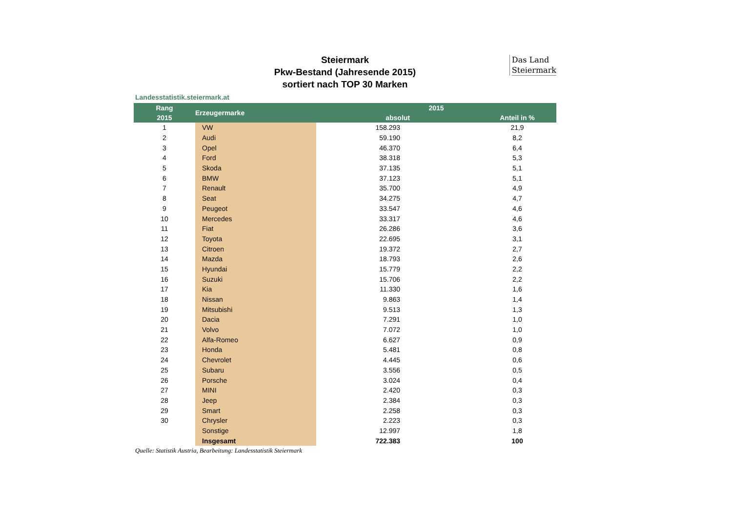Das Land
Steiermark
Steiermark
Pkw-Bestand (Jahresende 2015)
sortiert nach TOP 30 Marken
Landesstatistik.steiermark.at
| Rang | Erzeugermarke | 2015 | |
| --- | --- | --- | --- |
| 2015 | | absolut | Anteil in % |
| 1 | VW | 158.293 | 21,9 |
| 2 | Audi | 59.190 | 8,2 |
| 3 | Opel | 46.370 | 6,4 |
| 4 | Ford | 38.318 | 5,3 |
| 5 | Skoda | 37.135 | 5,1 |
| 6 | BMW | 37.123 | 5,1 |
| 7 | Renault | 35.700 | 4,9 |
| 8 | Seat | 34.275 | 4,7 |
| 9 | Peugeot | 33.547 | 4,6 |
| 10 | Mercedes | 33.317 | 4,6 |
| 11 | Fiat | 26.286 | 3,6 |
| 12 | Toyota | 22.695 | 3,1 |
| 13 | Citroen | 19.372 | 2,7 |
| 14 | Mazda | 18.793 | 2,6 |
| 15 | Hyundai | 15.779 | 2,2 |
| 16 | Suzuki | 15.706 | 2,2 |
| 17 | Kia | 11.330 | 1,6 |
| 18 | Nissan | 9.863 | 1,4 |
| 19 | Mitsubishi | 9.513 | 1,3 |
| 20 | Dacia | 7.291 | 1,0 |
| 21 | Volvo | 7.072 | 1,0 |
| 22 | Alfa-Romeo | 6.627 | 0,9 |
| 23 | Honda | 5.481 | 0,8 |
| 24 | Chevrolet | 4.445 | 0,6 |
| 25 | Subaru | 3.556 | 0,5 |
| 26 | Porsche | 3.024 | 0,4 |
| 27 | MINI | 2.420 | 0,3 |
| 28 | Jeep | 2.384 | 0,3 |
| 29 | Smart | 2.258 | 0,3 |
| 30 | Chrysler | 2.223 | 0,3 |
| | Sonstige | 12.997 | 1,8 |
| | Insgesamt | 722.383 | 100 |
Quelle: Statistik Austria, Bearbeitung: Landesstatistik Steiermark